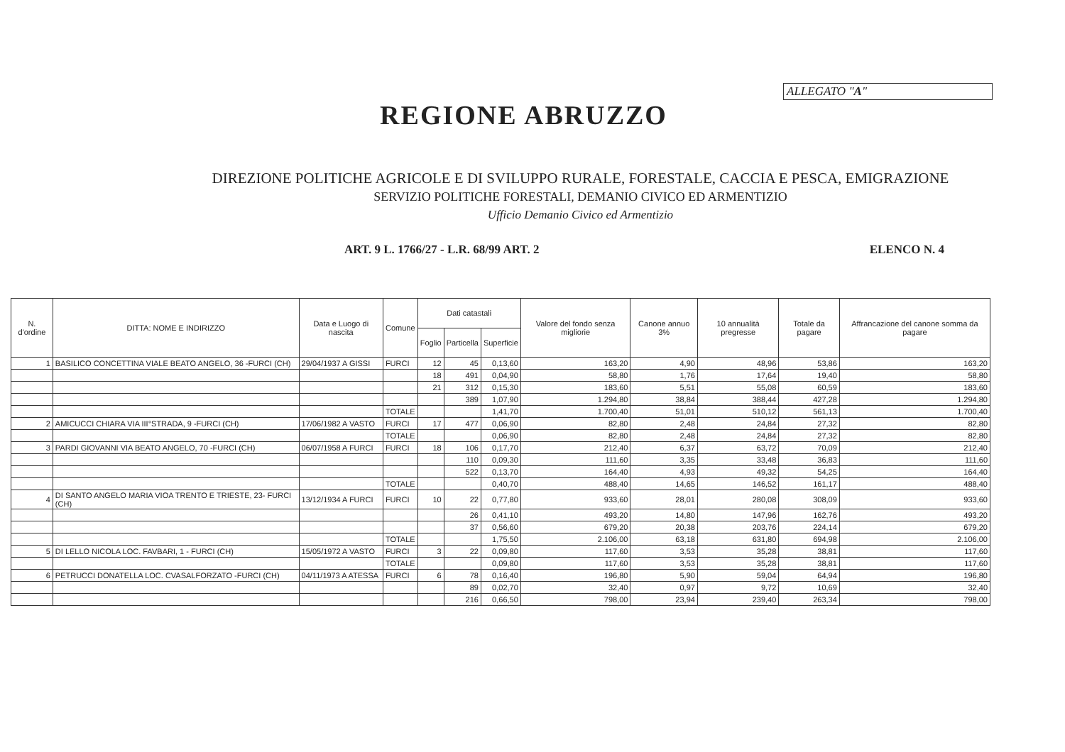ALLEGATO "A"
REGIONE ABRUZZO
DIREZIONE POLITICHE AGRICOLE E DI SVILUPPO RURALE, FORESTALE, CACCIA E PESCA, EMIGRAZIONE
SERVIZIO POLITICHE FORESTALI, DEMANIO CIVICO ED ARMENTIZIO
Ufficio Demanio Civico ed Armentizio
ART. 9 L. 1766/27 - L.R. 68/99 ART. 2 ELENCO N. 4
| N. d'ordine | DITTA: NOME E INDIRIZZO | Data e Luogo di nascita | Comune | Dati catastali | | | Valore del fondo senza migliorie | Canone annuo 3% | 10 annualità pregresse | Totale da pagare | Affrancazione del canone somma da pagare |
| --- | --- | --- | --- | --- | --- | --- | --- | --- | --- | --- | --- |
| | | | | Foglio | Particella | Superficie | | | | | |
| 1 | BASILICO CONCETTINA VIALE BEATO ANGELO, 36 -FURCI (CH) | 29/04/1937 A GISSI | FURCI | 12 | 45 | 0,13,60 | 163,20 | 4,90 | 48,96 | 53,86 | 163,20 |
| | | | | 18 | 491 | 0,04,90 | 58,80 | 1,76 | 17,64 | 19,40 | 58,80 |
| | | | | 21 | 312 | 0,15,30 | 183,60 | 5,51 | 55,08 | 60,59 | 183,60 |
| | | | | | 389 | 1,07,90 | 1.294,80 | 38,84 | 388,44 | 427,28 | 1.294,80 |
| | | | TOTALE | | | 1,41,70 | 1.700,40 | 51,01 | 510,12 | 561,13 | 1.700,40 |
| 2 | AMICUCCI CHIARA VIA III°STRADA, 9 -FURCI (CH) | 17/06/1982 A VASTO | FURCI | 17 | 477 | 0,06,90 | 82,80 | 2,48 | 24,84 | 27,32 | 82,80 |
| | | | TOTALE | | | 0,06,90 | 82,80 | 2,48 | 24,84 | 27,32 | 82,80 |
| 3 | PARDI GIOVANNI VIA BEATO ANGELO, 70 -FURCI (CH) | 06/07/1958 A FURCI | FURCI | 18 | 106 | 0,17,70 | 212,40 | 6,37 | 63,72 | 70,09 | 212,40 |
| | | | | | 110 | 0,09,30 | 111,60 | 3,35 | 33,48 | 36,83 | 111,60 |
| | | | | | 522 | 0,13,70 | 164,40 | 4,93 | 49,32 | 54,25 | 164,40 |
| | | | TOTALE | | | 0,40,70 | 488,40 | 14,65 | 146,52 | 161,17 | 488,40 |
| 4 | DI SANTO ANGELO MARIA VIOA TRENTO E TRIESTE, 23- FURCI (CH) | 13/12/1934 A FURCI | FURCI | 10 | 22 | 0,77,80 | 933,60 | 28,01 | 280,08 | 308,09 | 933,60 |
| | | | | | 26 | 0,41,10 | 493,20 | 14,80 | 147,96 | 162,76 | 493,20 |
| | | | | | 37 | 0,56,60 | 679,20 | 20,38 | 203,76 | 224,14 | 679,20 |
| | | | TOTALE | | | 1,75,50 | 2.106,00 | 63,18 | 631,80 | 694,98 | 2.106,00 |
| 5 | DI LELLO NICOLA LOC. FAVBARI, 1 - FURCI (CH) | 15/05/1972 A VASTO | FURCI | 3 | 22 | 0,09,80 | 117,60 | 3,53 | 35,28 | 38,81 | 117,60 |
| | | | TOTALE | | | 0,09,80 | 117,60 | 3,53 | 35,28 | 38,81 | 117,60 |
| 6 | PETRUCCI DONATELLA LOC. CVASALFORZATO -FURCI (CH) | 04/11/1973 A ATESSA | FURCI | 6 | 78 | 0,16,40 | 196,80 | 5,90 | 59,04 | 64,94 | 196,80 |
| | | | | | 89 | 0,02,70 | 32,40 | 0,97 | 9,72 | 10,69 | 32,40 |
| | | | | | 216 | 0,66,50 | 798,00 | 23,94 | 239,40 | 263,34 | 798,00 |